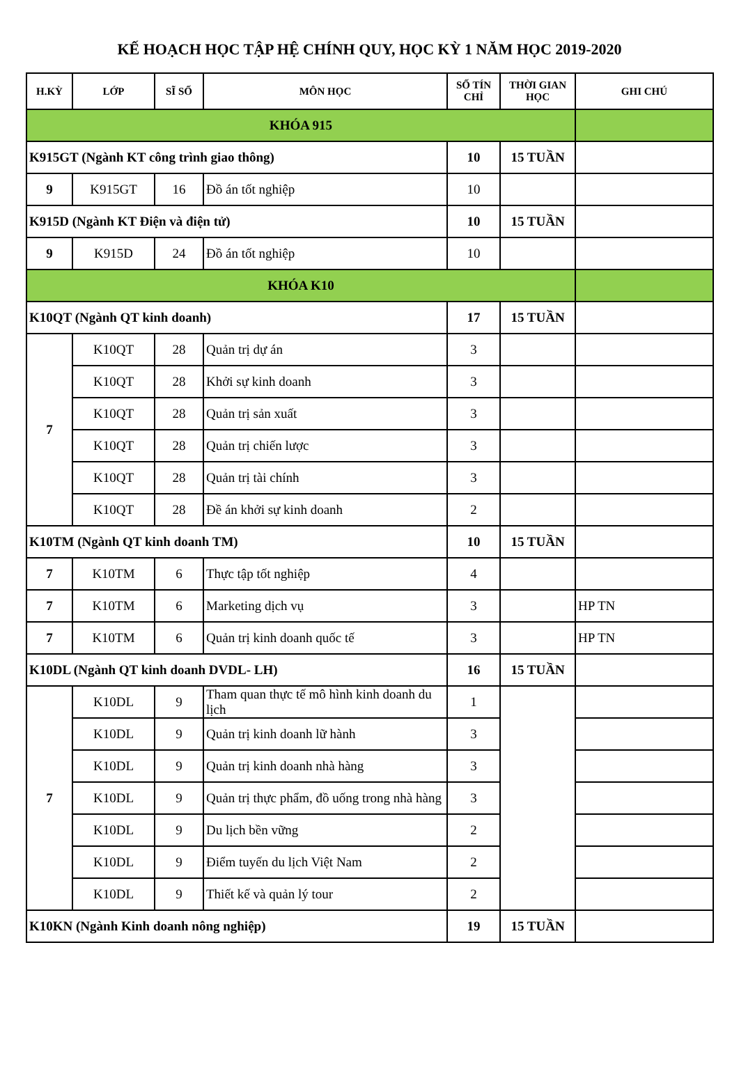KẾ HOẠCH HỌC TẬP HỆ CHÍNH QUY, HỌC KỲ 1 NĂM HỌC 2019-2020
| H.KỲ | LỚP | SĨ SỐ | MÔN HỌC | SỐ TÍN CHỈ | THỜI GIAN HỌC | GHI CHÚ |
| --- | --- | --- | --- | --- | --- | --- |
| KHÓA 915 | | | | | | |
| K915GT (Ngành KT công trình giao thông) | | | | 10 | 15 TUẦN | |
| 9 | K915GT | 16 | Đồ án tốt nghiệp | 10 | | |
| K915D (Ngành KT Điện và điện tử) | | | | 10 | 15 TUẦN | |
| 9 | K915D | 24 | Đồ án tốt nghiệp | 10 | | |
| KHÓA K10 | | | | | | |
| K10QT (Ngành QT kinh doanh) | | | | 17 | 15 TUẦN | |
| 7 | K10QT | 28 | Quản trị dự án | 3 | | |
| | K10QT | 28 | Khởi sự kinh doanh | 3 | | |
| | K10QT | 28 | Quản trị sản xuất | 3 | | |
| | K10QT | 28 | Quản trị chiến lược | 3 | | |
| | K10QT | 28 | Quản trị tài chính | 3 | | |
| | K10QT | 28 | Đề án khởi sự kinh doanh | 2 | | |
| K10TM (Ngành QT kinh doanh TM) | | | | 10 | 15 TUẦN | |
| 7 | K10TM | 6 | Thực tập tốt nghiệp | 4 | | |
| 7 | K10TM | 6 | Marketing dịch vụ | 3 | | HP TN |
| 7 | K10TM | 6 | Quản trị kinh doanh quốc tế | 3 | | HP TN |
| K10DL (Ngành QT kinh doanh DVDL- LH) | | | | 16 | 15 TUẦN | |
| 7 | K10DL | 9 | Tham quan thực tế mô hình kinh doanh du lịch | 1 | | |
| | K10DL | 9 | Quản trị kinh doanh lữ hành | 3 | | |
| | K10DL | 9 | Quản trị kinh doanh nhà hàng | 3 | | |
| | K10DL | 9 | Quản trị thực phẩm, đồ uống trong nhà hàng | 3 | | |
| | K10DL | 9 | Du lịch bền vững | 2 | | |
| | K10DL | 9 | Điểm tuyến du lịch Việt Nam | 2 | | |
| | K10DL | 9 | Thiết kế và quản lý tour | 2 | | |
| K10KN (Ngành Kinh doanh nông nghiệp) | | | | 19 | 15 TUẦN | |